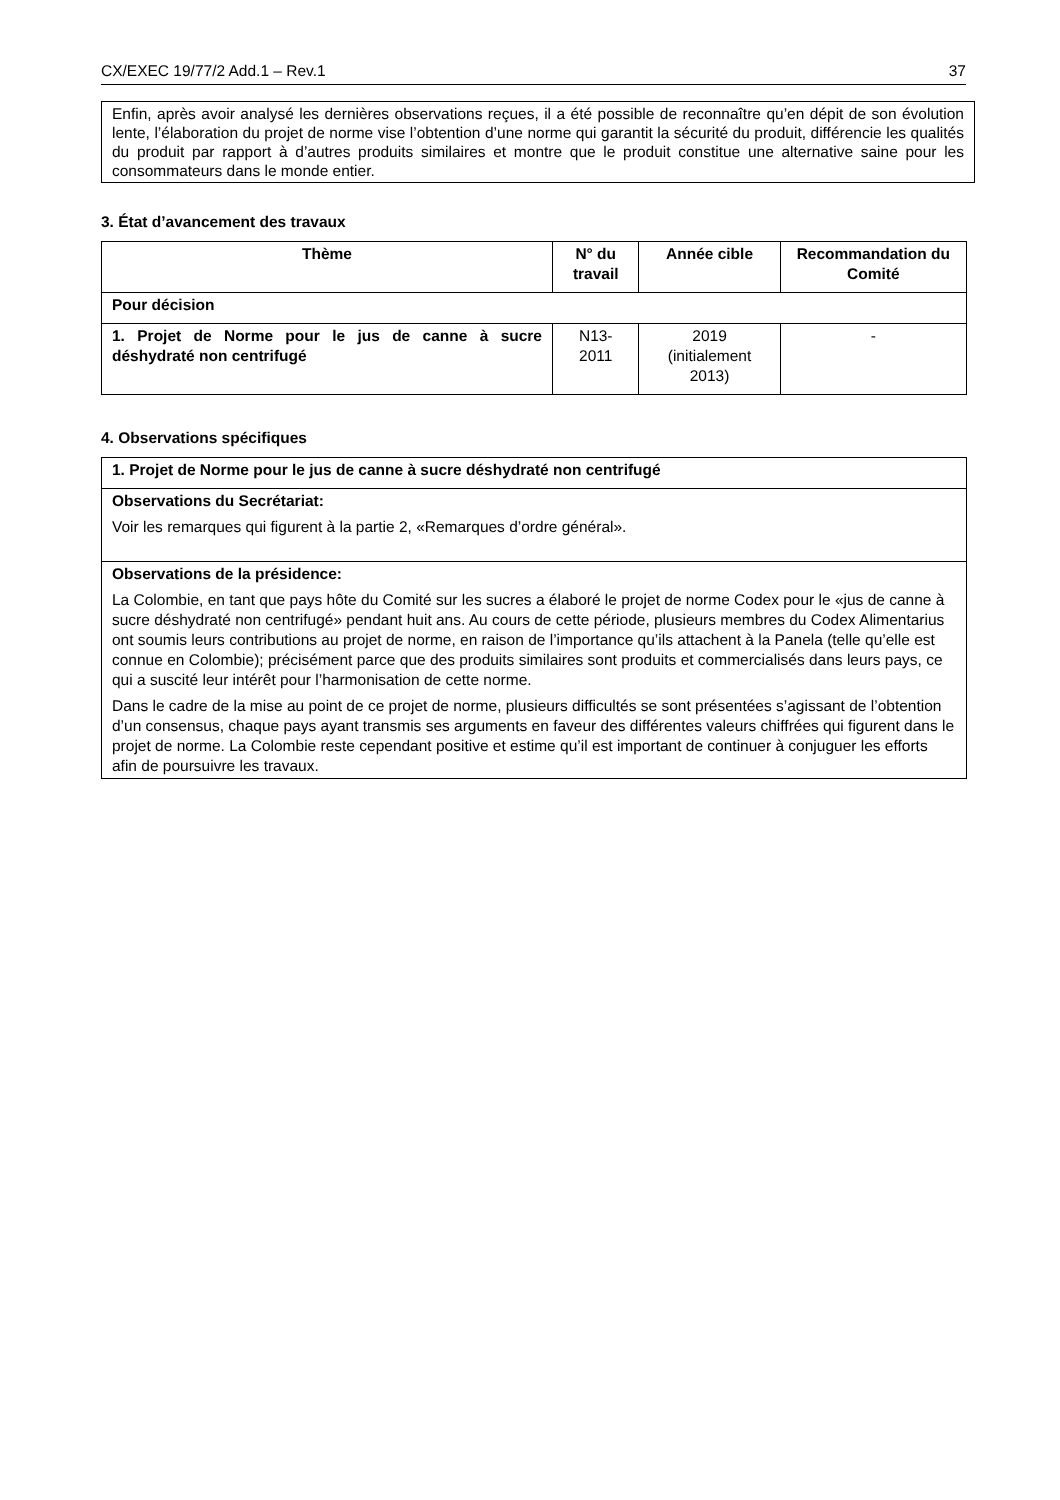CX/EXEC 19/77/2 Add.1 – Rev.1 37
Enfin, après avoir analysé les dernières observations reçues, il a été possible de reconnaître qu’en dépit de son évolution lente, l’élaboration du projet de norme vise l’obtention d’une norme qui garantit la sécurité du produit, différencie les qualités du produit par rapport à d’autres produits similaires et montre que le produit constitue une alternative saine pour les consommateurs dans le monde entier.
3. État d’avancement des travaux
| Thème | N° du travail | Année cible | Recommandation du Comité |
| --- | --- | --- | --- |
| Pour décision | | | |
| 1. Projet de Norme pour le jus de canne à sucre déshydraté non centrifugé | N13-2011 | 2019 (initialement 2013) | - |
4. Observations spécifiques
| 1. Projet de Norme pour le jus de canne à sucre déshydraté non centrifugé |
| Observations du Secrétariat: Voir les remarques qui figurent à la partie 2, «Remarques d’ordre général». |
| Observations de la présidence: La Colombie, en tant que pays hôte du Comité sur les sucres a élaboré le projet de norme Codex pour le «jus de canne à sucre déshydraté non centrifugé» pendant huit ans. Au cours de cette période, plusieurs membres du Codex Alimentarius ont soumis leurs contributions au projet de norme, en raison de l’importance qu’ils attachent à la Panela (telle qu’elle est connue en Colombie); précisément parce que des produits similaires sont produits et commercialisés dans leurs pays, ce qui a suscité leur intérêt pour l’harmonisation de cette norme. Dans le cadre de la mise au point de ce projet de norme, plusieurs difficultés se sont présentées s’agissant de l’obtention d’un consensus, chaque pays ayant transmis ses arguments en faveur des différentes valeurs chiffrées qui figurent dans le projet de norme. La Colombie reste cependant positive et estime qu’il est important de continuer à conjuguer les efforts afin de poursuivre les travaux. |